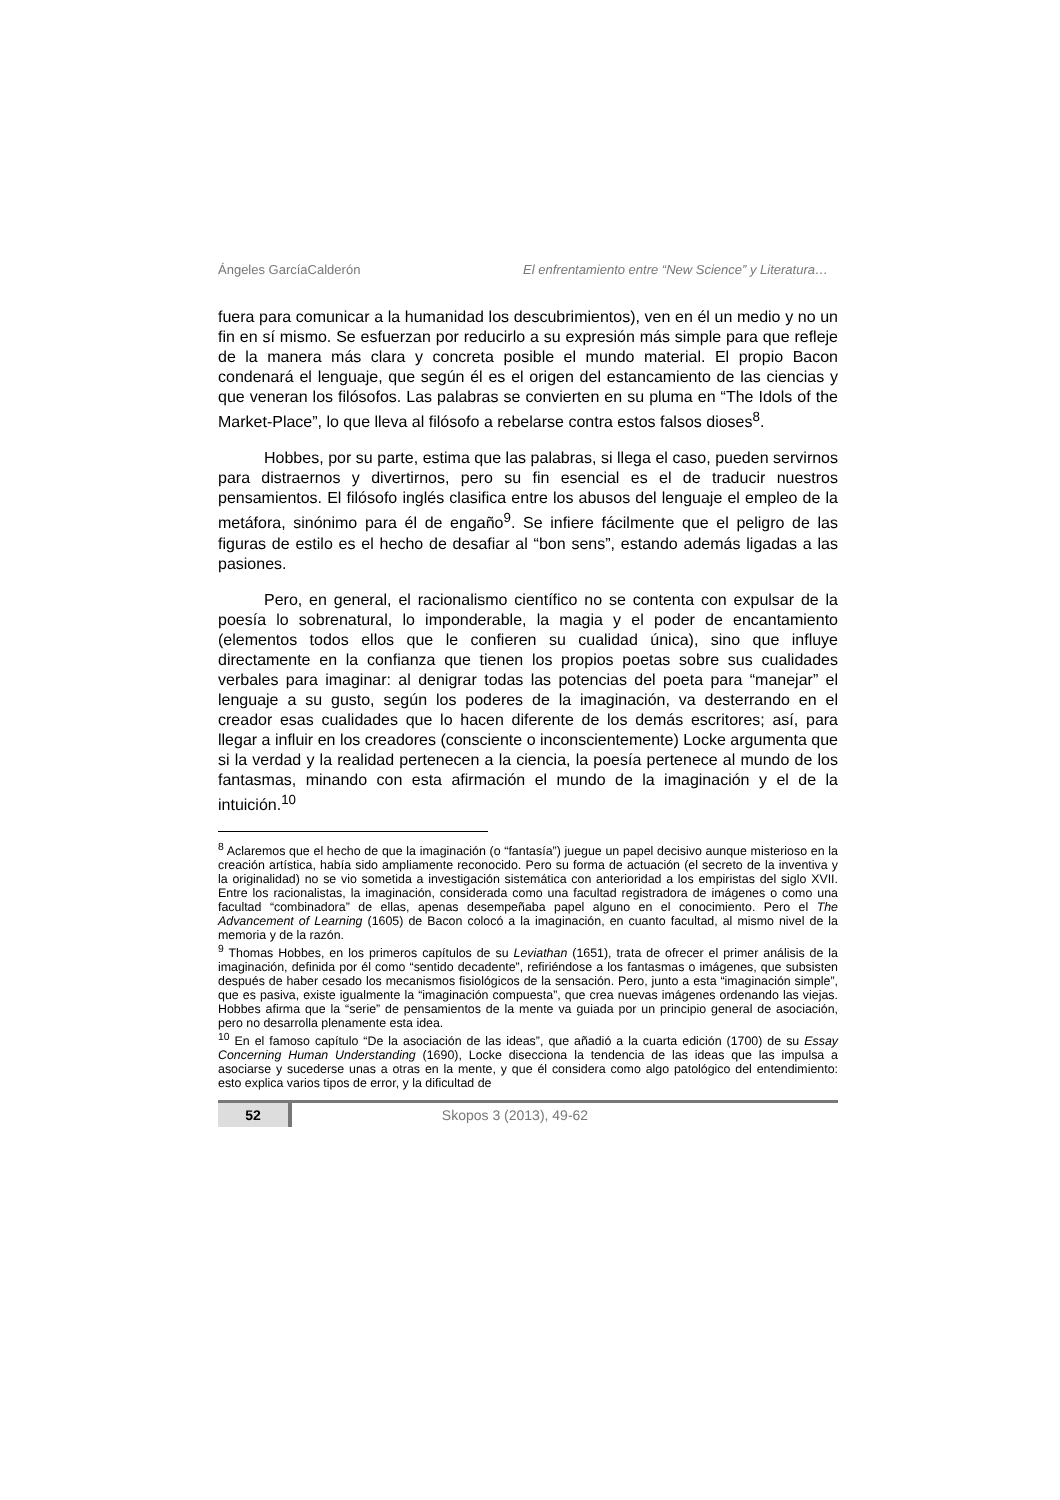Ángeles GarcíaCalderón El enfrentamiento entre “New Science” y Literatura…
fuera para comunicar a la humanidad los descubrimientos), ven en él un medio y no un fin en sí mismo. Se esfuerzan por reducirlo a su expresión más simple para que refleje de la manera más clara y concreta posible el mundo material. El propio Bacon condenará el lenguaje, que según él es el origen del estancamiento de las ciencias y que veneran los filósofos. Las palabras se convierten en su pluma en “The Idols of the Market-Place”, lo que lleva al filósofo a rebelarse contra estos falsos dioses<sup>8</sup>.
Hobbes, por su parte, estima que las palabras, si llega el caso, pueden servirnos para distraernos y divertirnos, pero su fin esencial es el de traducir nuestros pensamientos. El filósofo inglés clasifica entre los abusos del lenguaje el empleo de la metáfora, sinónimo para él de engaño<sup>9</sup>. Se infiere fácilmente que el peligro de las figuras de estilo es el hecho de desafiar al “bon sens”, estando además ligadas a las pasiones.
Pero, en general, el racionalismo científico no se contenta con expulsar de la poesía lo sobrenatural, lo imponderable, la magia y el poder de encantamiento (elementos todos ellos que le confieren su cualidad única), sino que influye directamente en la confianza que tienen los propios poetas sobre sus cualidades verbales para imaginar: al denigrar todas las potencias del poeta para “manejar” el lenguaje a su gusto, según los poderes de la imaginación, va desterrando en el creador esas cualidades que lo hacen diferente de los demás escritores; así, para llegar a influir en los creadores (consciente o inconscientemente) Locke argumenta que si la verdad y la realidad pertenecen a la ciencia, la poesía pertenece al mundo de los fantasmas, minando con esta afirmación el mundo de la imaginación y el de la intuición.<sup>10</sup>
<sup>8</sup> Aclaremos que el hecho de que la imaginación (o “fantasía”) juegue un papel decisivo aunque misterioso en la creación artística, había sido ampliamente reconocido. Pero su forma de actuación (el secreto de la inventiva y la originalidad) no se vio sometida a investigación sistemática con anterioridad a los empiristas del siglo XVII. Entre los racionalistas, la imaginación, considerada como una facultad registradora de imágenes o como una facultad “combinadora” de ellas, apenas desempeñaba papel alguno en el conocimiento. Pero el The Advancement of Learning (1605) de Bacon colocó a la imaginación, en cuanto facultad, al mismo nivel de la memoria y de la razón.
<sup>9</sup> Thomas Hobbes, en los primeros capítulos de su Leviathan (1651), trata de ofrecer el primer análisis de la imaginación, definida por él como “sentido decadente”, refiriéndose a los fantasmas o imágenes, que subsisten después de haber cesado los mecanismos fisiológicos de la sensación. Pero, junto a esta “imaginación simple”, que es pasiva, existe igualmente la “imaginación compuesta”, que crea nuevas imágenes ordenando las viejas. Hobbes afirma que la “serie” de pensamientos de la mente va guiada por un principio general de asociación, pero no desarrolla plenamente esta idea.
<sup>10</sup> En el famoso capítulo “De la asociación de las ideas”, que añadió a la cuarta edición (1700) de su Essay Concerning Human Understanding (1690), Locke disecciona la tendencia de las ideas que las impulsa a asociarse y sucederse unas a otras en la mente, y que él considera como algo patológico del entendimiento: esto explica varios tipos de error, y la dificultad de
52 Skopos 3 (2013), 49-62